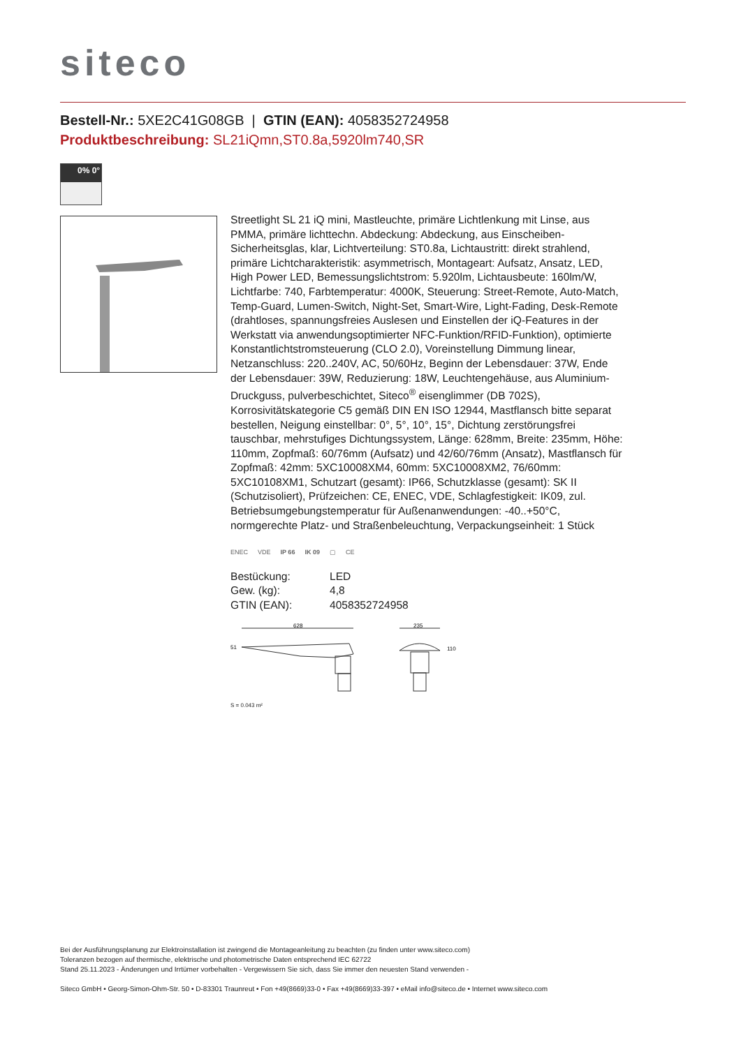siteco
Bestell-Nr.: 5XE2C41G08GB | GTIN (EAN): 4058352724958
Produktbeschreibung: SL21iQmn,ST0.8a,5920lm740,SR
0% 0°
Streetlight SL 21 iQ mini, Mastleuchte, primäre Lichtlenkung mit Linse, aus PMMA, primäre lichttechn. Abdeckung: Abdeckung, aus Einscheiben-Sicherheitsglas, klar, Lichtverteilung: ST0.8a, Lichtaustritt: direkt strahlend, primäre Lichtcharakteristik: asymmetrisch, Montageart: Aufsatz, Ansatz, LED, High Power LED, Bemessungslichtstrom: 5.920lm, Lichtausbeute: 160lm/W, Lichtfarbe: 740, Farbtemperatur: 4000K, Steuerung: Street-Remote, Auto-Match, Temp-Guard, Lumen-Switch, Night-Set, Smart-Wire, Light-Fading, Desk-Remote (drahtloses, spannungsfreies Auslesen und Einstellen der iQ-Features in der Werkstatt via anwendungsoptimierter NFC-Funktion/RFID-Funktion), optimierte Konstantlichtstromsteuerung (CLO 2.0), Voreinstellung Dimmung linear, Netzanschluss: 220..240V, AC, 50/60Hz, Beginn der Lebensdauer: 37W, Ende der Lebensdauer: 39W, Reduzierung: 18W, Leuchtengehäuse, aus Aluminium-Druckguss, pulverbeschichtet, Siteco<sup>®</sup> eisenglimmer (DB 702S), Korrosivitätskategorie C5 gemäß DIN EN ISO 12944, Mastflansch bitte separat bestellen, Neigung einstellbar: 0°, 5°, 10°, 15°, Dichtung zerstörungsfrei tauschbar, mehrstufiges Dichtungssystem, Länge: 628mm, Breite: 235mm, Höhe: 110mm, Zopfmaß: 60/76mm (Aufsatz) und 42/60/76mm (Ansatz), Mastflansch für Zopfmaß: 42mm: 5XC10008XM4, 60mm: 5XC10008XM2, 76/60mm: 5XC10108XM1, Schutzart (gesamt): IP66, Schutzklasse (gesamt): SK II (Schutzisoliert), Prüfzeichen: CE, ENEC, VDE, Schlagfestigkeit: IK09, zul. Betriebsumgebungstemperatur für Außenanwendungen: -40..+50°C, normgerechte Platz- und Straßenbeleuchtung, Verpackungseinheit: 1 Stück
ENEC VDE IP 66 IK 09 ▢ CE
| Bestückung: | LED |
| Gew. (kg): | 4,8 |
| GTIN (EAN): | 4058352724958 |
628
51
235
110
S = 0.043 m²
Bei der Ausführungsplanung zur Elektroinstallation ist zwingend die Montageanleitung zu beachten (zu finden unter www.siteco.com)
Toleranzen bezogen auf thermische, elektrische und photometrische Daten entsprechend IEC 62722
Stand 25.11.2023 - Änderungen und Irrtümer vorbehalten - Vergewissern Sie sich, dass Sie immer den neuesten Stand verwenden -
Siteco GmbH • Georg-Simon-Ohm-Str. 50 • D-83301 Traunreut • Fon +49(8669)33-0 • Fax +49(8669)33-397 • eMail info@siteco.de • Internet www.siteco.com